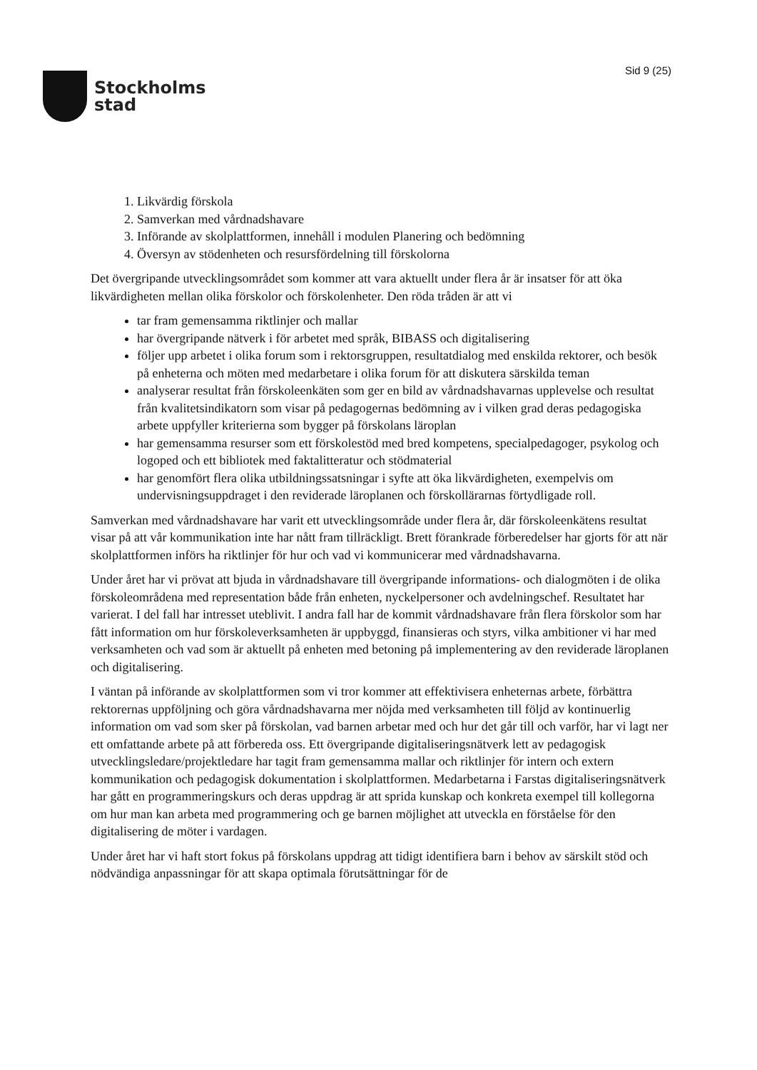Stockholms
stad
Sid 9 (25)
1. Likvärdig förskola
2. Samverkan med vårdnadshavare
3. Införande av skolplattformen, innehåll i modulen Planering och bedömning
4. Översyn av stödenheten och resursfördelning till förskolorna
Det övergripande utvecklingsområdet som kommer att vara aktuellt under flera år är insatser för att öka likvärdigheten mellan olika förskolor och förskolenheter. Den röda tråden är att vi
tar fram gemensamma riktlinjer och mallar
har övergripande nätverk i för arbetet med språk, BIBASS och digitalisering
följer upp arbetet i olika forum som i rektorsgruppen, resultatdialog med enskilda rektorer, och besök på enheterna och möten med medarbetare i olika forum för att diskutera särskilda teman
analyserar resultat från förskoleenkäten som ger en bild av vårdnadshavarnas upplevelse och resultat från kvalitetsindikatorn som visar på pedagogernas bedömning av i vilken grad deras pedagogiska arbete uppfyller kriterierna som bygger på förskolans läroplan
har gemensamma resurser som ett förskolestöd med bred kompetens, specialpedagoger, psykolog och logoped och ett bibliotek med faktalitteratur och stödmaterial
har genomfört flera olika utbildningssatsningar i syfte att öka likvärdigheten, exempelvis om undervisningsuppdraget i den reviderade läroplanen och förskollärarnas förtydligade roll.
Samverkan med vårdnadshavare har varit ett utvecklingsområde under flera år, där förskoleenkätens resultat visar på att vår kommunikation inte har nått fram tillräckligt. Brett förankrade förberedelser har gjorts för att när skolplattformen införs ha riktlinjer för hur och vad vi kommunicerar med vårdnadshavarna.
Under året har vi prövat att bjuda in vårdnadshavare till övergripande informations- och dialogmöten i de olika förskoleområdena med representation både från enheten, nyckelpersoner och avdelningschef. Resultatet har varierat. I del fall har intresset uteblivit. I andra fall har de kommit vårdnadshavare från flera förskolor som har fått information om hur förskoleverksamheten är uppbyggd, finansieras och styrs, vilka ambitioner vi har med verksamheten och vad som är aktuellt på enheten med betoning på implementering av den reviderade läroplanen och digitalisering.
I väntan på införande av skolplattformen som vi tror kommer att effektivisera enheternas arbete, förbättra rektorernas uppföljning och göra vårdnadshavarna mer nöjda med verksamheten till följd av kontinuerlig information om vad som sker på förskolan, vad barnen arbetar med och hur det går till och varför, har vi lagt ner ett omfattande arbete på att förbereda oss. Ett övergripande digitaliseringsnätverk lett av pedagogisk utvecklingsledare/projektledare har tagit fram gemensamma mallar och riktlinjer för intern och extern kommunikation och pedagogisk dokumentation i skolplattformen. Medarbetarna i Farstas digitaliseringsnätverk har gått en programmeringskurs och deras uppdrag är att sprida kunskap och konkreta exempel till kollegorna om hur man kan arbeta med programmering och ge barnen möjlighet att utveckla en förståelse för den digitalisering de möter i vardagen.
Under året har vi haft stort fokus på förskolans uppdrag att tidigt identifiera barn i behov av särskilt stöd och nödvändiga anpassningar för att skapa optimala förutsättningar för de